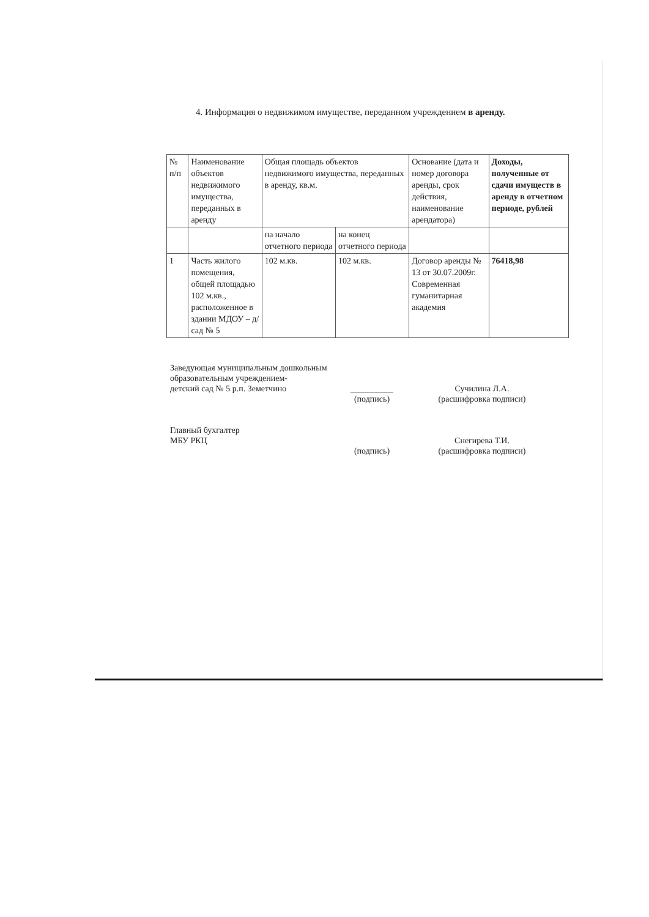4. Информация о недвижимом имуществе, переданном учреждением в аренду.
| № п/п | Наименование объектов недвижимого имущества, переданных в аренду | Общая площадь объектов недвижимого имущества, переданных в аренду, кв.м. | | Основание (дата и номер договора аренды, срок действия, наименование арендатора) | Доходы, полученные от сдачи имуществ в аренду в отчетном периоде, рублей |
| | | на начало отчетного периода | на конец отчетного периода | | |
| 1 | Часть жилого помещения, общей площадью 102 м.кв., расположенное в здании МДОУ – д/сад № 5 | 102 м.кв. | 102 м.кв. | Договор аренды № 13 от 30.07.2009г. Современная гуманитарная академия | 76418,98 |
Заведующая муниципальным дошкольным
образовательным учреждением-
детский сад № 5 р.п. Земетчино __________ Сучилина Л.А.
(подпись) (расшифровка подписи)
Главный бухгалтер
МБУ РКЦ Снегирева Т.И.
(подпись) (расшифровка подписи)